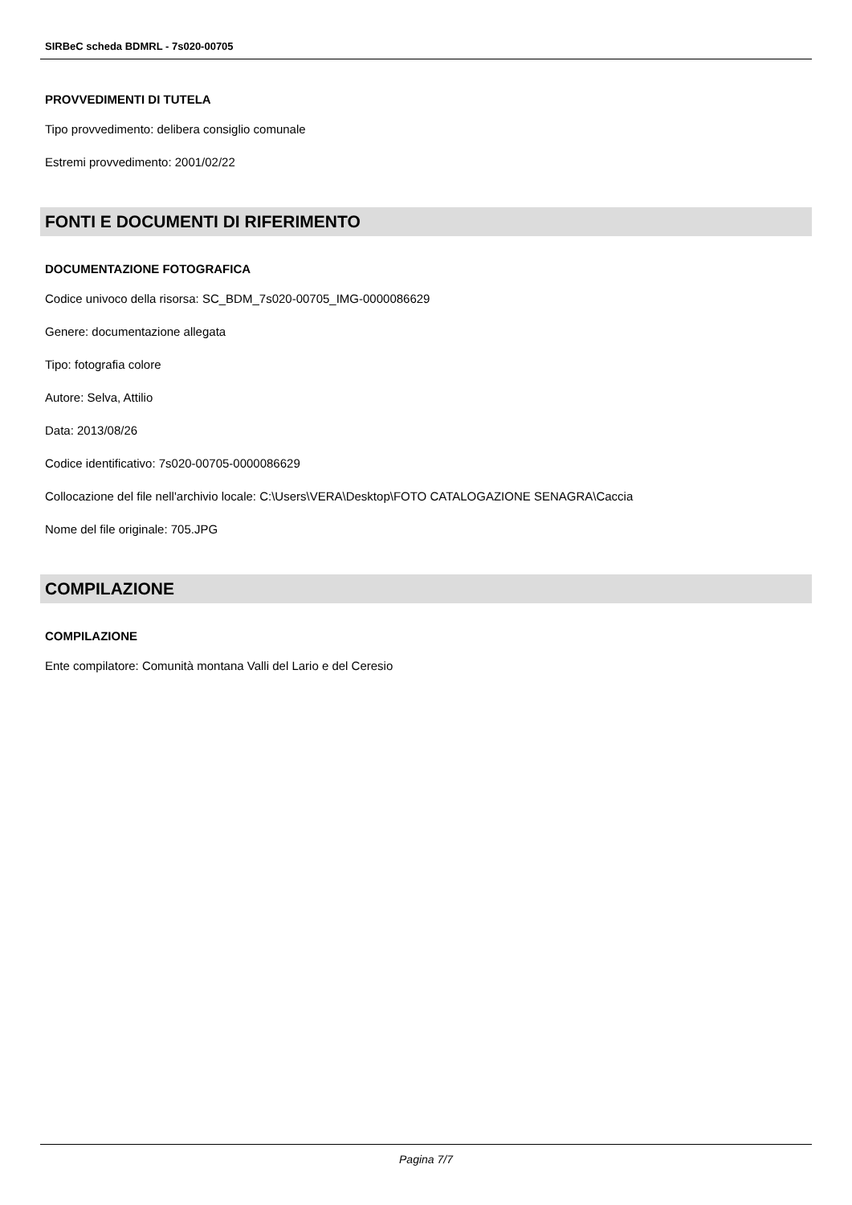SIRBeC scheda BDMRL - 7s020-00705
PROVVEDIMENTI DI TUTELA
Tipo provvedimento: delibera consiglio comunale
Estremi provvedimento: 2001/02/22
FONTI E DOCUMENTI DI RIFERIMENTO
DOCUMENTAZIONE FOTOGRAFICA
Codice univoco della risorsa: SC_BDM_7s020-00705_IMG-0000086629
Genere: documentazione allegata
Tipo: fotografia colore
Autore: Selva, Attilio
Data: 2013/08/26
Codice identificativo: 7s020-00705-0000086629
Collocazione del file nell'archivio locale: C:\Users\VERA\Desktop\FOTO CATALOGAZIONE SENAGRA\Caccia
Nome del file originale: 705.JPG
COMPILAZIONE
COMPILAZIONE
Ente compilatore: Comunità montana Valli del Lario e del Ceresio
Pagina 7/7